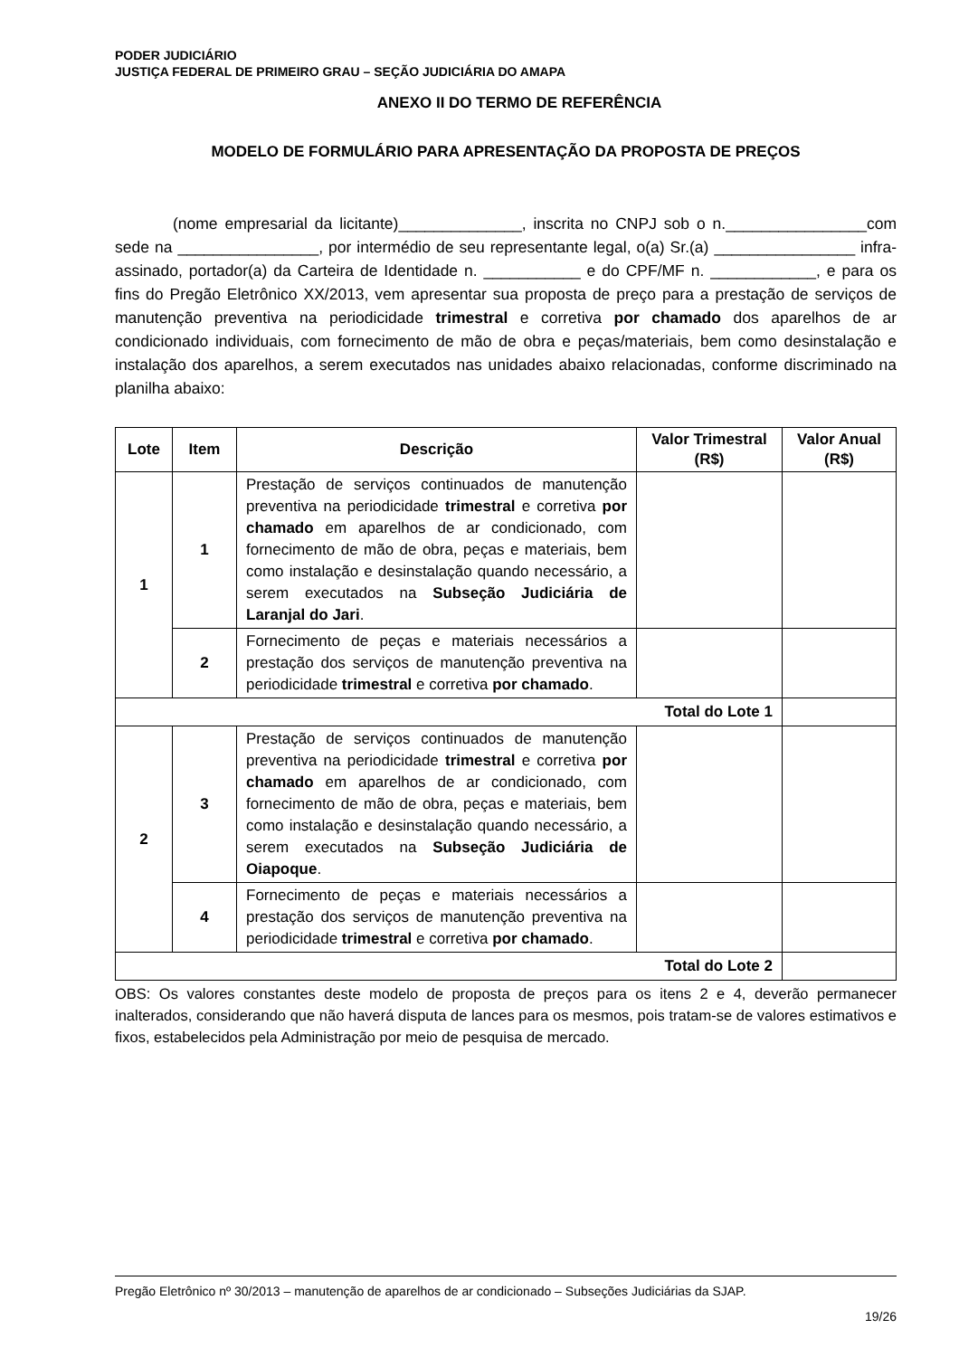PODER JUDICIÁRIO
JUSTIÇA FEDERAL DE PRIMEIRO GRAU – SEÇÃO JUDICIÁRIA DO AMAPA
ANEXO II DO TERMO DE REFERÊNCIA
MODELO DE FORMULÁRIO PARA APRESENTAÇÃO DA PROPOSTA DE PREÇOS
(nome empresarial da licitante)______________, inscrita no CNPJ sob o n.________________com sede na ________________, por intermédio de seu representante legal, o(a) Sr.(a) ________________ infra-assinado, portador(a) da Carteira de Identidade n. ___________ e do CPF/MF n. ____________, e para os fins do Pregão Eletrônico XX/2013, vem apresentar sua proposta de preço para a prestação de serviços de manutenção preventiva na periodicidade trimestral e corretiva por chamado dos aparelhos de ar condicionado individuais, com fornecimento de mão de obra e peças/materiais, bem como desinstalação e instalação dos aparelhos, a serem executados nas unidades abaixo relacionadas, conforme discriminado na planilha abaixo:
| Lote | Item | Descrição | Valor Trimestral (R$) | Valor Anual (R$) |
| --- | --- | --- | --- | --- |
| 1 | 1 | Prestação de serviços continuados de manutenção preventiva na periodicidade trimestral e corretiva por chamado em aparelhos de ar condicionado, com fornecimento de mão de obra, peças e materiais, bem como instalação e desinstalação quando necessário, a serem executados na Subseção Judiciária de Laranjal do Jari . | | |
| | 2 | Fornecimento de peças e materiais necessários a prestação dos serviços de manutenção preventiva na periodicidade trimestral e corretiva por chamado . | | |
| Total do Lote 1 | | | | |
| 2 | 3 | Prestação de serviços continuados de manutenção preventiva na periodicidade trimestral e corretiva por chamado em aparelhos de ar condicionado, com fornecimento de mão de obra, peças e materiais, bem como instalação e desinstalação quando necessário, a serem executados na Subseção Judiciária de Oiapoque . | | |
| | 4 | Fornecimento de peças e materiais necessários a prestação dos serviços de manutenção preventiva na periodicidade trimestral e corretiva por chamado . | | |
| Total do Lote 2 | | | | |
OBS: Os valores constantes deste modelo de proposta de preços para os itens 2 e 4, deverão permanecer inalterados, considerando que não haverá disputa de lances para os mesmos, pois tratam-se de valores estimativos e fixos, estabelecidos pela Administração por meio de pesquisa de mercado.
Pregão Eletrônico nº 30/2013 – manutenção de aparelhos de ar condicionado – Subseções Judiciárias da SJAP.
19/26